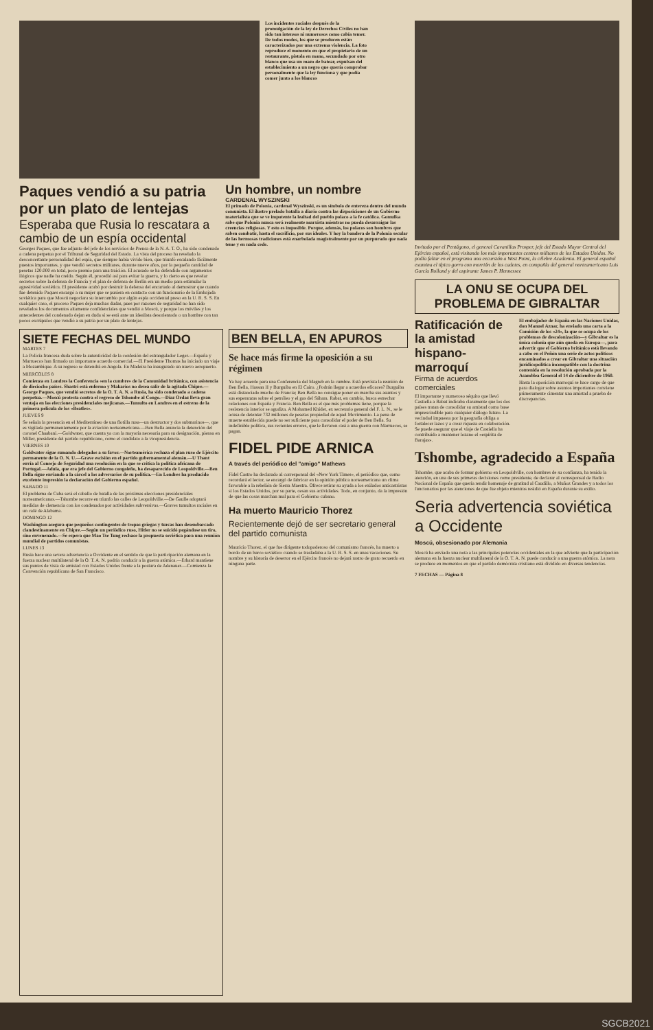Los incidentes raciales después de la promulgación de la ley de Derechos Civiles no han sido tan intensos ni numerosos como cabía temer. De todos modos, los que se producen están caracterizados por una extrema violencia. La foto reproduce el momento en que el propietario de un restaurante, pistola en mano, secundado por otro blanco que usa un mazo de batear, expulsan del establecimiento a un negro que quería comprobar personalmente que la ley funciona y que podía comer junto a los blancos
Paques vendió a su patria por un plato de lentejas
Esperaba que Rusia lo rescatara a cambio de un espía occidental
Georges Paques, que fue adjunto del jefe de los servicios de Prensa de la N. A. T. O., ha sido condenado a cadena perpetua por el Tribunal de Seguridad del Estado. La vista del proceso ha revelado la desconcertante personalidad del espía, que siempre había vivido bien, que triunfó escalando fácilmente puestos importantes, y que vendió secretos militares, durante nueve años, por la pequeña cantidad de pesetas 120.000 en total, poco premio para una traición. El acusado se ha defendido con argumentos ilógicos que nadie ha creído. Según él, procedió así para evitar la guerra, y lo cierto es que revelar secretos sobre la defensa de Francia y el plan de defensa de Berlín era un medio para estimular la agresividad soviética. El presidente acabó por destruir la defensa del encartado al demostrar que cuando fue detenido Paques encargó a su mujer que se pusiera en contacto con un funcionario de la Embajada soviética para que Moscú negociara su intercambio por algún espía occidental preso en la U. R. S. S. En cualquier caso, el proceso Paques deja muchas dudas, pues por razones de seguridad no han sido revelados los documentos altamente confidenciales que vendió a Moscú, y porque los móviles y los antecedentes del condenado dejan en duda si se está ante un idealista desorientado o un hombre con tan pocos escrúpulos que vendió a su patria por un plato de lentejas.
Un hombre, un nombre
CARDENAL WYSZINSKI
El primado de Polonia, cardenal Wyszinski, es un símbolo de entereza dentro del mundo comunista. El ilustre prelado batalla a diario contra las disposiciones de un Gobierno materialista que se ve impotente la lealtad del pueblo polaco a la fe católica. Gomulka sabe que Polonia nunca será realmente marxista mientras no pueda desarraigar las creencias religiosas. Y esto es imposible. Porque, además, los polacos son hombres que saben combatir, hasta el sacrificio, por sus ideales. Y hoy la bandera de la Polonia secular de las hermosas tradiciones está enarbolada magistralmente por un purpurado que nada teme y en nada cede.
SIETE FECHAS DEL MUNDO
MARTES 7
La Policía francesa duda sobre la autenticidad de la confesión del estrangulador Leger.—España y Marruecos han firmado un importante acuerdo comercial.—El Presidente Thomas ha iniciado un viaje a Mozambique. A su regreso se detendrá en Angola. En Madeira ha inaugurado un nuevo aeropuerto.
MIERCOLES 8
Comienza en Londres la Conferencia «en la cumbre» de la Comunidad británica, con asistencia de dieciocho países. Shastri está enfermo y Makarios no desea salir de la agitada Chipre.—George Paques, que vendió secretos de la O. T. A. N. a Rusia, ha sido condenado a cadena perpetua.—Moscú protesta contra el regreso de Tshombe al Congo.—Díaz Ordaz lleva gran ventaja en las elecciones presidenciales mejicanas.—Tumulto en Londres en el estreno de la primera película de los «Beatles».
JUEVES 9
Se señala la presencia en el Mediterráneo de una flotilla rusa—un destructor y dos submarinos—, que es vigilada permanentemente por la aviación norteamericana.—Ben Bella anuncia la detención del coronel Chaabani.—Goldwater, que cuenta ya con la mayoría necesaria para su designación, piensa en Miller, presidente del partido republicano, como el candidato a la vicepresidencia.
VIERNES 10
Goldwater sigue sumando delegados a su favor.—Norteamérica rechaza el plan ruso de Ejército permanente de la O. N. U.—Grave escisión en el partido gubernamental alemán.—U Thant envía al Consejo de Seguridad una resolución en la que se critica la política africana de Portugal.—Adula, que era jefe del Gobierno congoleño, ha desaparecido de Leopoldville.—Ben Bella sigue enviando a la cárcel a los adversarios de su política.—En Londres ha producido excelente impresión la declaración del Gobierno español.
SABADO 11
El problema de Cuba será el caballo de batalla de las próximas elecciones presidenciales norteamericanas.—Tshombe recorre en triunfo las calles de Leopoldville.—De Gaulle adoptará medidas de clemencia con los condenados por actividades subversivas.—Graves tumultos raciales en un café de Alabama.
DOMINGO 12
Washington asegura que pequeños contingentes de tropas griegas y turcas han desembarcado clandestinamente en Chipre.—Según un periódico ruso, Hitler no se suicidó pegándose un tiro, sino envenenado.—Se espera que Mao Tse Tung rechace la propuesta soviética para una reunión mundial de partidos comunistas.
LUNES 13
Rusia hace una severa advertencia a Occidente en el sentido de que la participación alemana en la fuerza nuclear multilateral de la O. T. A. N. podría conducir a la guerra atómica.—Erhard mantiene sus puntos de vista de amistad con Estados Unidos frente a la postura de Adenauer.—Comienza la Convención republicana de San Francisco.
BEN BELLA, EN APUROS
Se hace más firme la oposición a su régimen
Ya hay acuerdo para una Conferencia del Magreb en la cumbre. Está prevista la reunión de Ben Bella, Hassan II y Burguiba en El Cairo. ¿Podrán llegar a acuerdos eficaces? Burguiba está distanciado mucho de Francia; Ben Bella no consigue poner en marcha sus asuntos y sus esperanzas sobre el petróleo y el gas del Sáhara. Rabat, en cambio, busca estrechar relaciones con España y Francia. Ben Bella es el que más problemas tiene, porque la resistencia interior se agudiza. A Mohamed Khider, ex secretario general del F. L. N., se le acusa de detentar 732 millones de pesetas propiedad de aquel Movimiento. La pena de muerte establecida puede no ser suficiente para consolidar el poder de Ben Bella. Su indefinible política, sus recientes errores, que le llevaron casi a una guerra con Marruecos, se pagan.
FIDEL PIDE ARNICA
A través del periódico del "amigo" Mathews
Fidel Castro ha declarado al corresponsal del «New York Times», el periódico que, como recordará el lector, se encargó de fabricar en la opinión pública norteamericana un clima favorable a la rebelión de Sierra Maestra. Ofrece retirar su ayuda a los exilados anticastristas si los Estados Unidos, por su parte, cesan sus actividades. Todo, en conjunto, da la impresión de que las cosas marchan mal para el Gobierno cubano.
Ha muerto Mauricio Thorez
Recientemente dejó de ser secretario general del partido comunista
Mauricio Thorez, el que fue dirigente todopoderoso del comunismo francés, ha muerto a bordo de un barco soviético cuando se trasladaba a la U. R. S. S. en unas vacaciones. Su nombre y su historia de desertor en el Ejército francés no dejará rastro de grato recuerdo en ninguna parte.
Invitado por el Pentágono, el general Cavanillas Prosper, jefe del Estado Mayor Central del Ejército español, está visitando los más importantes centros militares de los Estados Unidos. No podía faltar en el programa una excursión a West Point, la célebre Academia. El general español examina el típico gorro con morrión de los cadetes, en compañía del general norteamericano Luis García Rolland y del aspirante James P. Hennessee
LA ONU SE OCUPA DEL PROBLEMA DE GIBRALTAR
Ratificación de la amistad hispano-marroquí
Firma de acuerdos comerciales
El importante y numeroso séquito que llevó Castiella a Rabat indicaba claramente que los dos países tratan de consolidar su amistad como base imprescindible para cualquier diálogo futuro. La vecindad impuesta por la geografía obliga a fortalecer lazos y a crear riqueza en colaboración. Se puede asegurar que el viaje de Castiella ha contribuido a mantener lozano el «espíritu de Barajas».
El embajador de España en las Naciones Unidas, don Manuel Aznar, ha enviado una carta a la Comisión de los «24», la que se ocupa de los problemas de descolonización—y Gibraltar es la única colonia que aún queda en Europa—, para advertir que el Gobierno británico está llevando a cabo en el Peñón una serie de actos políticos encaminados a crear en Gibraltar una situación jurídicopolítica incompatible con la doctrina contenida en la resolución aprobada por la Asamblea General el 14 de diciembre de 1960.
Hasta la oposición marroquí se hace cargo de que para dialogar sobre asuntos importantes conviene primeramente cimentar una amistad a prueba de discrepancias.
Tshombe, agradecido a España
Tshombe, que acaba de formar gobierno en Leopoldville, con hombres de su confianza, ha tenido la atención, en una de sus primeras decisiones como presidente, de declarar al corresponsal de Radio Nacional de España que quería rendir homenaje de gratitud al Caudillo, a Muñoz Grandes y a todos los funcionarios por las atenciones de que fue objeto mientras residió en España durante su exilio.
Seria advertencia soviética a Occidente
Moscú, obsesionado por Alemania
Moscú ha enviado una nota a las principales potencias occidentales en la que advierte que la participación alemana en la fuerza nuclear multilateral de la O. T. A. N. puede conducir a una guerra atómica. La nota se produce en momentos en que el partido demócrata cristiano está dividido en diversas tendencias.
7 FECHAS — Página 8
SGCB2021